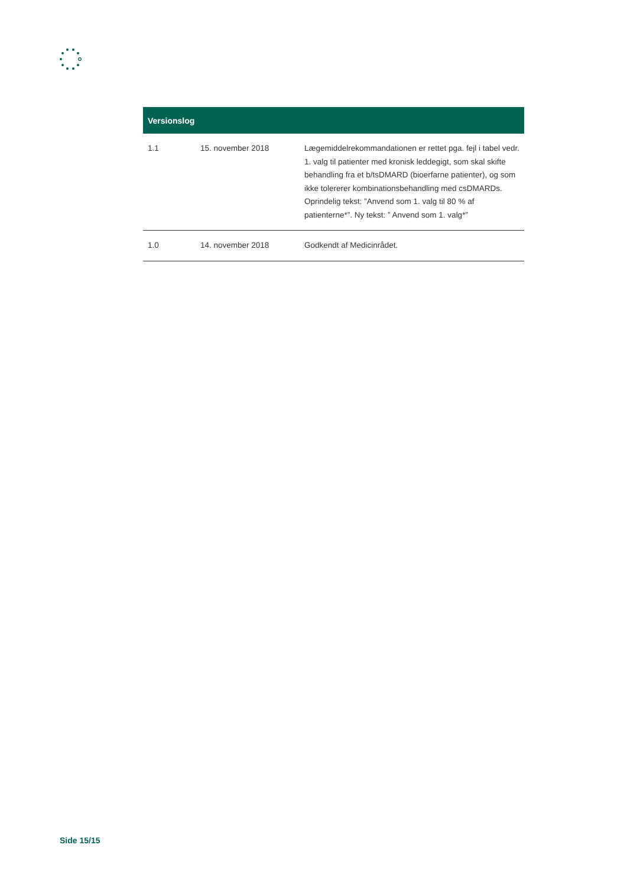| Versionslog | | |
| --- | --- | --- |
| 1.1 | 15. november 2018 | Lægemiddelrekommandationen er rettet pga. fejl i tabel vedr. 1. valg til patienter med kronisk leddegigt, som skal skifte behandling fra et b/tsDMARD (bioerfarne patienter), og som ikke tolererer kombinationsbehandling med csDMARDs. Oprindelig tekst: ”Anvend som 1. valg til 80 % af patienterne*”. Ny tekst: ” Anvend som 1. valg*” |
| 1.0 | 14. november 2018 | Godkendt af Medicinrådet. |
Side 15/15